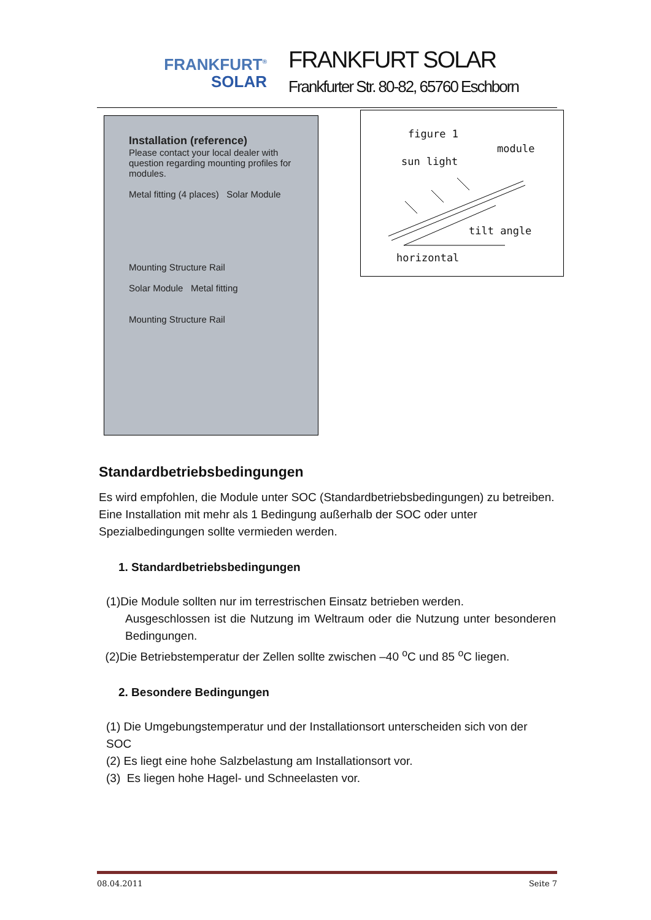FRANKFURT<sup>®</sup>
SOLAR
FRANKFURT SOLAR
Frankfurter Str. 80-82, 65760 Eschborn
Installation (reference)
Please contact your local dealer with question regarding mounting profiles for modules.
Metal fitting (4 places) Solar Module
Mounting Structure Rail
Solar Module Metal fitting
Mounting Structure Rail
figure 1
module
sun light
tilt angle
horizontal
Standardbetriebsbedingungen
Es wird empfohlen, die Module unter SOC (Standardbetriebsbedingungen) zu betreiben. Eine Installation mit mehr als 1 Bedingung außerhalb der SOC oder unter Spezialbedingungen sollte vermieden werden.
1. Standardbetriebsbedingungen
(1)Die Module sollten nur im terrestrischen Einsatz betrieben werden.
Ausgeschlossen ist die Nutzung im Weltraum oder die Nutzung unter besonderen Bedingungen.
(2)Die Betriebstemperatur der Zellen sollte zwischen –40 <sup>o</sup>C und 85 <sup>o</sup>C liegen.
2. Besondere Bedingungen
(1) Die Umgebungstemperatur und der Installationsort unterscheiden sich von der SOC
(2) Es liegt eine hohe Salzbelastung am Installationsort vor.
(3) Es liegen hohe Hagel- und Schneelasten vor.
08.04.2011 Seite 7